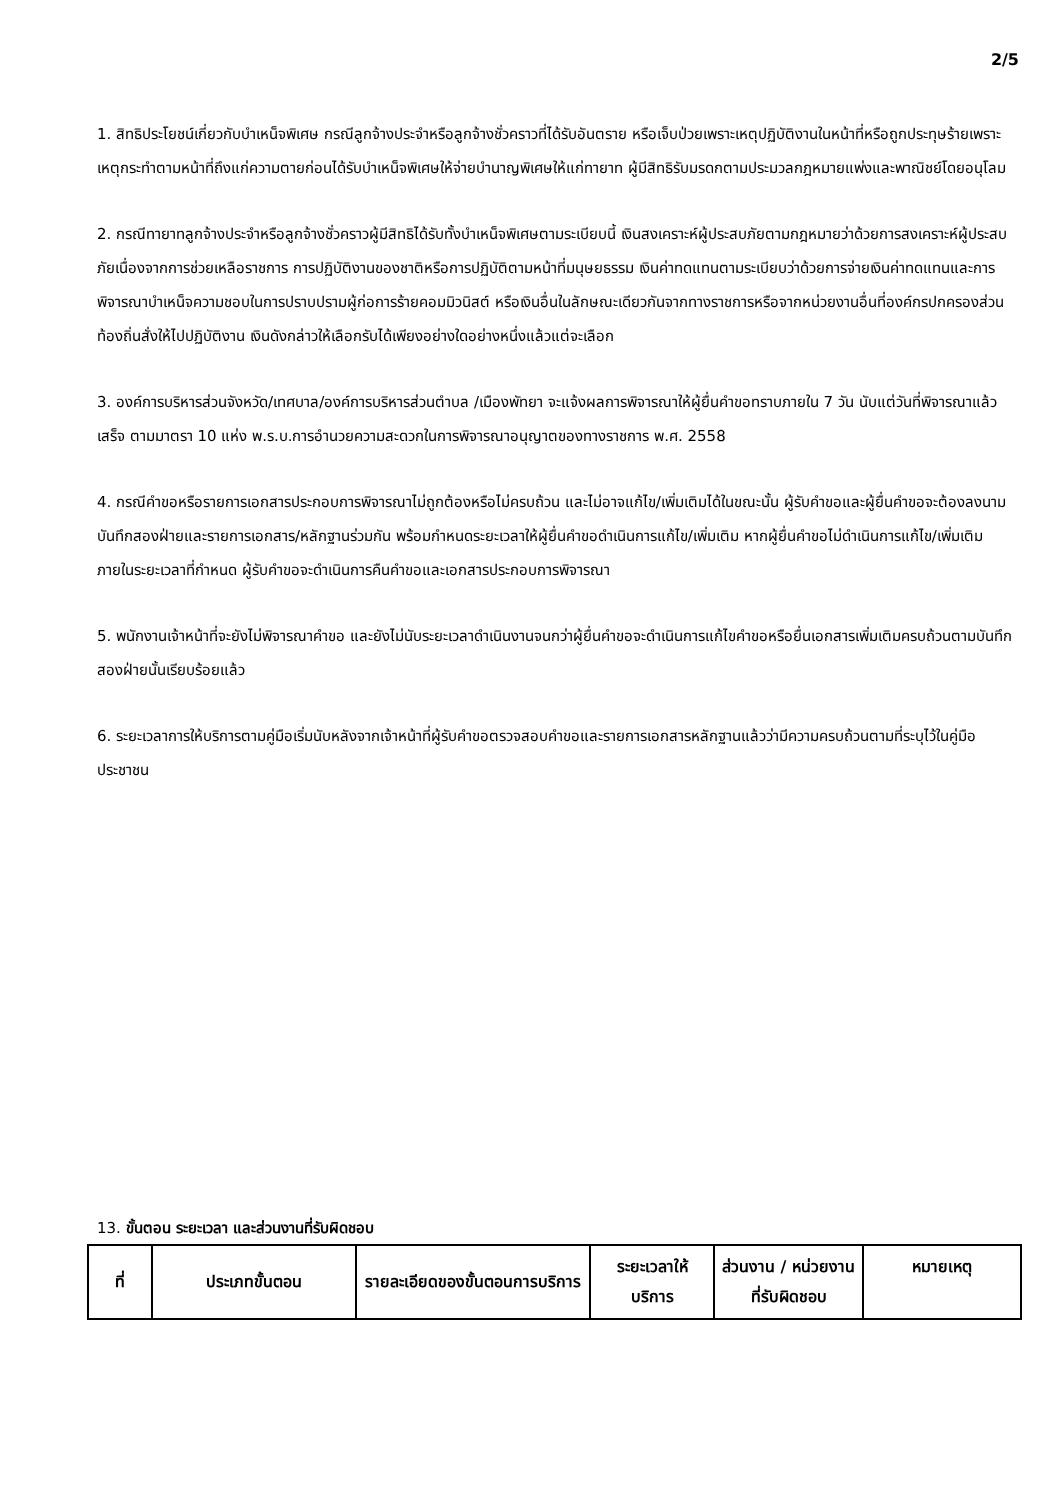2/5
1. สิทธิประโยชน์เกี่ยวกับบำเหน็จพิเศษ กรณีลูกจ้างประจำหรือลูกจ้างชั่วคราวที่ได้รับอันตราย หรือเจ็บป่วยเพราะเหตุปฏิบัติงานในหน้าที่หรือถูกประทุษร้ายเพราะเหตุกระทำตามหน้าที่ถึงแก่ความตายก่อนได้รับบำเหน็จพิเศษให้จ่ายบำนาญพิเศษให้แก่ทายาท ผู้มีสิทธิรับมรดกตามประมวลกฎหมายแพ่งและพาณิชย์โดยอนุโลม
2. กรณีทายาทลูกจ้างประจำหรือลูกจ้างชั่วคราวผู้มีสิทธิได้รับทั้งบำเหน็จพิเศษตามระเบียบนี้ เงินสงเคราะห์ผู้ประสบภัยตามกฎหมายว่าด้วยการสงเคราะห์ผู้ประสบภัยเนื่องจากการช่วยเหลือราชการ การปฏิบัติงานของชาติหรือการปฏิบัติตามหน้าที่มนุษยธรรม เงินค่าทดแทนตามระเบียบว่าด้วยการจ่ายเงินค่าทดแทนและการพิจารณาบำเหน็จความชอบในการปราบปรามผู้ก่อการร้ายคอมมิวนิสต์ หรือเงินอื่นในลักษณะเดียวกันจากทางราชการหรือจากหน่วยงานอื่นที่องค์กรปกครองส่วนท้องถิ่นสั่งให้ไปปฏิบัติงาน เงินดังกล่าวให้เลือกรับได้เพียงอย่างใดอย่างหนึ่งแล้วแต่จะเลือก
3. องค์การบริหารส่วนจังหวัด/เทศบาล/องค์การบริหารส่วนตำบล /เมืองพัทยา จะแจ้งผลการพิจารณาให้ผู้ยื่นคำขอทราบภายใน 7 วัน นับแต่วันที่พิจารณาแล้วเสร็จ ตามมาตรา 10 แห่ง พ.ร.บ.การอำนวยความสะดวกในการพิจารณาอนุญาตของทางราชการ พ.ศ. 2558
4. กรณีคำขอหรือรายการเอกสารประกอบการพิจารณาไม่ถูกต้องหรือไม่ครบถ้วน และไม่อาจแก้ไข/เพิ่มเติมได้ในขณะนั้น ผู้รับคำขอและผู้ยื่นคำขอจะต้องลงนามบันทึกสองฝ่ายและรายการเอกสาร/หลักฐานร่วมกัน พร้อมกำหนดระยะเวลาให้ผู้ยื่นคำขอดำเนินการแก้ไข/เพิ่มเติม หากผู้ยื่นคำขอไม่ดำเนินการแก้ไข/เพิ่มเติมภายในระยะเวลาที่กำหนด ผู้รับคำขอจะดำเนินการคืนคำขอและเอกสารประกอบการพิจารณา
5. พนักงานเจ้าหน้าที่จะยังไม่พิจารณาคำขอ และยังไม่นับระยะเวลาดำเนินงานจนกว่าผู้ยื่นคำขอจะดำเนินการแก้ไขคำขอหรือยื่นเอกสารเพิ่มเติมครบถ้วนตามบันทึกสองฝ่ายนั้นเรียบร้อยแล้ว
6. ระยะเวลาการให้บริการตามคู่มือเริ่มนับหลังจากเจ้าหน้าที่ผู้รับคำขอตรวจสอบคำขอและรายการเอกสารหลักฐานแล้วว่ามีความครบถ้วนตามที่ระบุไว้ในคู่มือประชาชน
13. ขั้นตอน ระยะเวลา และส่วนงานที่รับผิดชอบ
| ที่ | ประเภทขั้นตอน | รายละเอียดของขั้นตอนการบริการ | ระยะเวลาให้บริการ | ส่วนงาน / หน่วยงานที่รับผิดชอบ | หมายเหตุ |
| --- | --- | --- | --- | --- | --- |